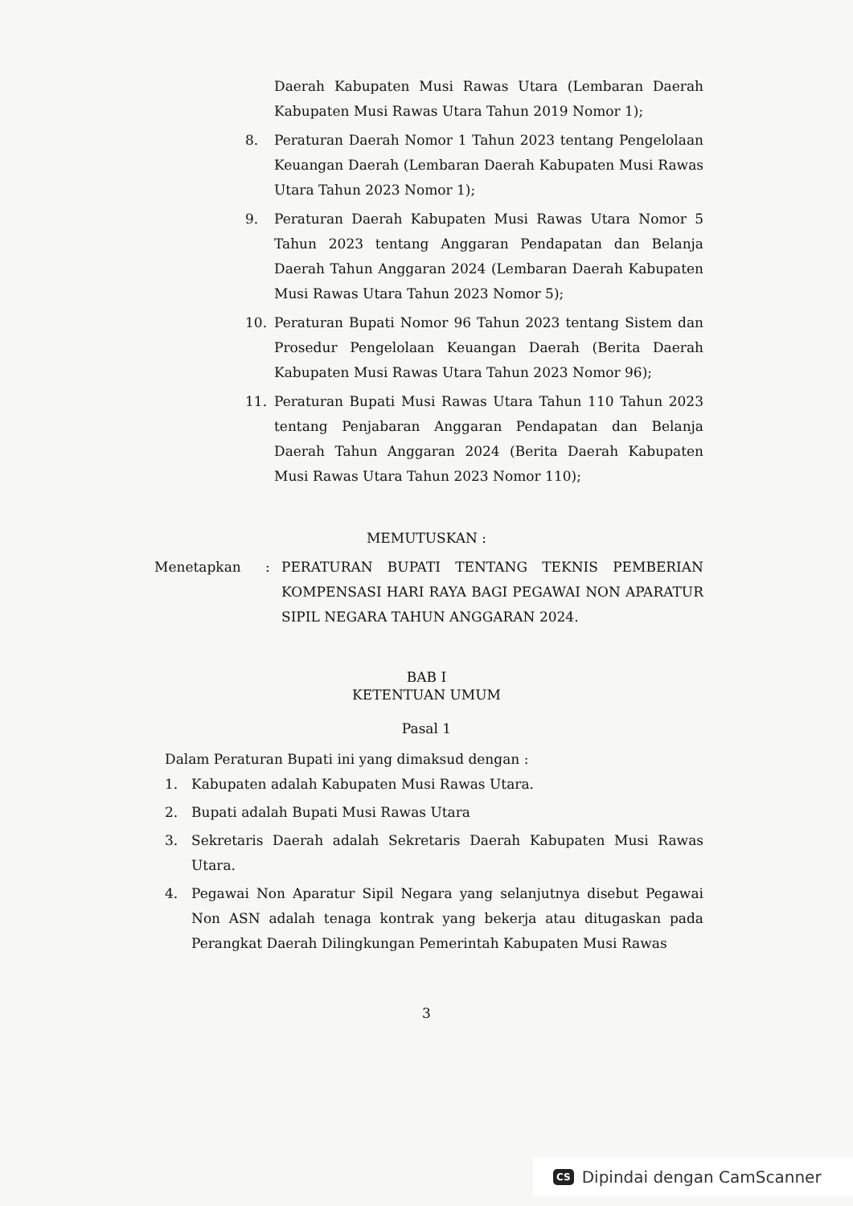Daerah Kabupaten Musi Rawas Utara (Lembaran Daerah Kabupaten Musi Rawas Utara Tahun 2019 Nomor 1);
8. Peraturan Daerah Nomor 1 Tahun 2023 tentang Pengelolaan Keuangan Daerah (Lembaran Daerah Kabupaten Musi Rawas Utara Tahun 2023 Nomor 1);
9. Peraturan Daerah Kabupaten Musi Rawas Utara Nomor 5 Tahun 2023 tentang Anggaran Pendapatan dan Belanja Daerah Tahun Anggaran 2024 (Lembaran Daerah Kabupaten Musi Rawas Utara Tahun 2023 Nomor 5);
10. Peraturan Bupati Nomor 96 Tahun 2023 tentang Sistem dan Prosedur Pengelolaan Keuangan Daerah (Berita Daerah Kabupaten Musi Rawas Utara Tahun 2023 Nomor 96);
11. Peraturan Bupati Musi Rawas Utara Tahun 110 Tahun 2023 tentang Penjabaran Anggaran Pendapatan dan Belanja Daerah Tahun Anggaran 2024 (Berita Daerah Kabupaten Musi Rawas Utara Tahun 2023 Nomor 110);
MEMUTUSKAN :
Menetapkan : PERATURAN BUPATI TENTANG TEKNIS PEMBERIAN KOMPENSASI HARI RAYA BAGI PEGAWAI NON APARATUR SIPIL NEGARA TAHUN ANGGARAN 2024.
BAB I
KETENTUAN UMUM
Pasal 1
Dalam Peraturan Bupati ini yang dimaksud dengan :
1. Kabupaten adalah Kabupaten Musi Rawas Utara.
2. Bupati adalah Bupati Musi Rawas Utara
3. Sekretaris Daerah adalah Sekretaris Daerah Kabupaten Musi Rawas Utara.
4. Pegawai Non Aparatur Sipil Negara yang selanjutnya disebut Pegawai Non ASN adalah tenaga kontrak yang bekerja atau ditugaskan pada Perangkat Daerah Dilingkungan Pemerintah Kabupaten Musi Rawas
3
CS Dipindai dengan CamScanner